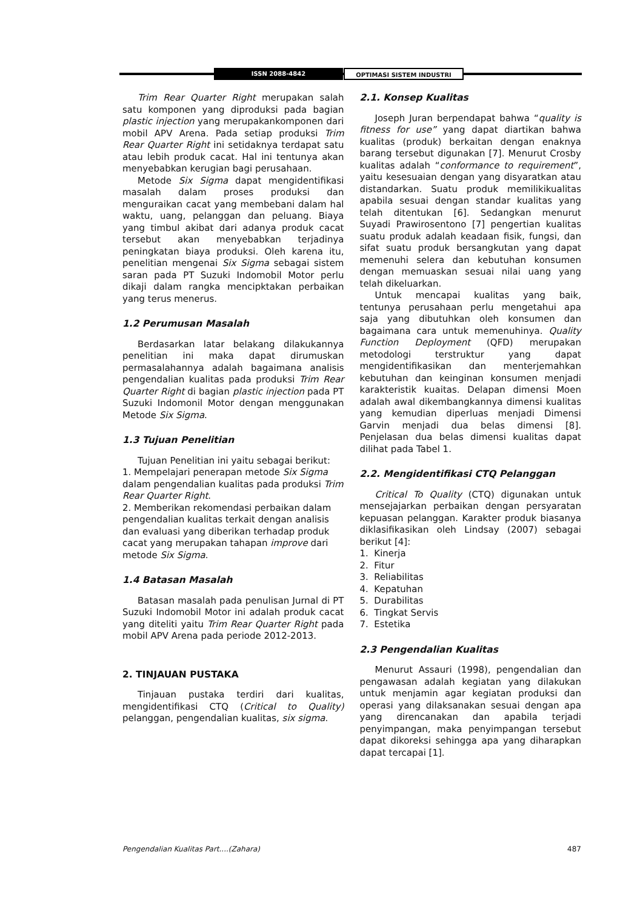ISSN 2088-4842 OPTIMASI SISTEM INDUSTRI
Trim Rear Quarter Right merupakan salah satu komponen yang diproduksi pada bagian plastic injection yang merupakankomponen dari mobil APV Arena. Pada setiap produksi Trim Rear Quarter Right ini setidaknya terdapat satu atau lebih produk cacat. Hal ini tentunya akan menyebabkan kerugian bagi perusahaan.
Metode Six Sigma dapat mengidentifikasi masalah dalam proses produksi dan menguraikan cacat yang membebani dalam hal waktu, uang, pelanggan dan peluang. Biaya yang timbul akibat dari adanya produk cacat tersebut akan menyebabkan terjadinya peningkatan biaya produksi. Oleh karena itu, penelitian mengenai Six Sigma sebagai sistem saran pada PT Suzuki Indomobil Motor perlu dikaji dalam rangka mencipktakan perbaikan yang terus menerus.
1.2 Perumusan Masalah
Berdasarkan latar belakang dilakukannya penelitian ini maka dapat dirumuskan permasalahannya adalah bagaimana analisis pengendalian kualitas pada produksi Trim Rear Quarter Right di bagian plastic injection pada PT Suzuki Indomonil Motor dengan menggunakan Metode Six Sigma.
1.3 Tujuan Penelitian
Tujuan Penelitian ini yaitu sebagai berikut:
1. Mempelajari penerapan metode Six Sigma dalam pengendalian kualitas pada produksi Trim Rear Quarter Right.
2. Memberikan rekomendasi perbaikan dalam pengendalian kualitas terkait dengan analisis dan evaluasi yang diberikan terhadap produk cacat yang merupakan tahapan improve dari metode Six Sigma.
1.4 Batasan Masalah
Batasan masalah pada penulisan Jurnal di PT Suzuki Indomobil Motor ini adalah produk cacat yang diteliti yaitu Trim Rear Quarter Right pada mobil APV Arena pada periode 2012-2013.
2. TINJAUAN PUSTAKA
Tinjauan pustaka terdiri dari kualitas, mengidentifikasi CTQ (Critical to Quality) pelanggan, pengendalian kualitas, six sigma.
2.1. Konsep Kualitas
Joseph Juran berpendapat bahwa “quality is fitness for use” yang dapat diartikan bahwa kualitas (produk) berkaitan dengan enaknya barang tersebut digunakan [7]. Menurut Crosby kualitas adalah “conformance to requirement”, yaitu kesesuaian dengan yang disyaratkan atau distandarkan. Suatu produk memilikikualitas apabila sesuai dengan standar kualitas yang telah ditentukan [6]. Sedangkan menurut Suyadi Prawirosentono [7] pengertian kualitas suatu produk adalah keadaan fisik, fungsi, dan sifat suatu produk bersangkutan yang dapat memenuhi selera dan kebutuhan konsumen dengan memuaskan sesuai nilai uang yang telah dikeluarkan.
Untuk mencapai kualitas yang baik, tentunya perusahaan perlu mengetahui apa saja yang dibutuhkan oleh konsumen dan bagaimana cara untuk memenuhinya. Quality Function Deployment (QFD) merupakan metodologi terstruktur yang dapat mengidentifikasikan dan menterjemahkan kebutuhan dan keinginan konsumen menjadi karakteristik kuaitas. Delapan dimensi Moen adalah awal dikembangkannya dimensi kualitas yang kemudian diperluas menjadi Dimensi Garvin menjadi dua belas dimensi [8]. Penjelasan dua belas dimensi kualitas dapat dilihat pada Tabel 1.
2.2. Mengidentifikasi CTQ Pelanggan
Critical To Quality (CTQ) digunakan untuk mensejajarkan perbaikan dengan persyaratan kepuasan pelanggan. Karakter produk biasanya diklasifikasikan oleh Lindsay (2007) sebagai berikut [4]:
1. Kinerja
2. Fitur
3. Reliabilitas
4. Kepatuhan
5. Durabilitas
6. Tingkat Servis
7. Estetika
2.3 Pengendalian Kualitas
Menurut Assauri (1998), pengendalian dan pengawasan adalah kegiatan yang dilakukan untuk menjamin agar kegiatan produksi dan operasi yang dilaksanakan sesuai dengan apa yang direncanakan dan apabila terjadi penyimpangan, maka penyimpangan tersebut dapat dikoreksi sehingga apa yang diharapkan dapat tercapai [1].
Pengendalian Kualitas Part....(Zahara) 487